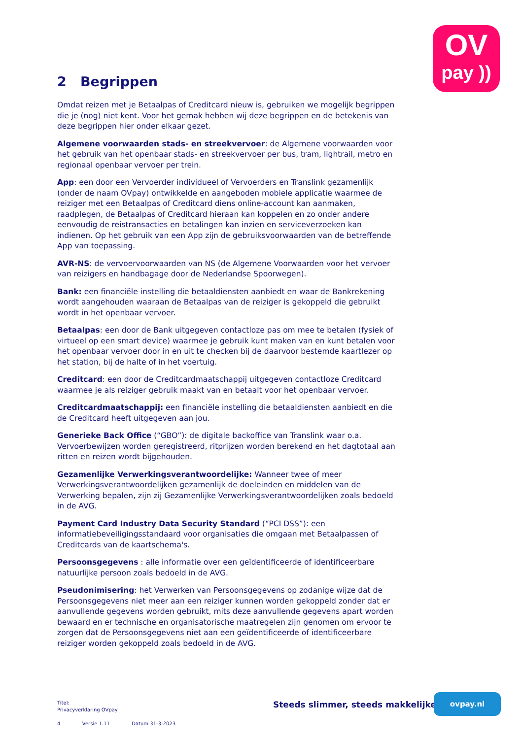OV
pay ))
2 Begrippen
Omdat reizen met je Betaalpas of Creditcard nieuw is, gebruiken we mogelijk begrippen die je (nog) niet kent. Voor het gemak hebben wij deze begrippen en de betekenis van deze begrippen hier onder elkaar gezet.
Algemene voorwaarden stads- en streekvervoer: de Algemene voorwaarden voor het gebruik van het openbaar stads- en streekvervoer per bus, tram, lightrail, metro en regionaal openbaar vervoer per trein.
App: een door een Vervoerder individueel of Vervoerders en Translink gezamenlijk (onder de naam OVpay) ontwikkelde en aangeboden mobiele applicatie waarmee de reiziger met een Betaalpas of Creditcard diens online-account kan aanmaken, raadplegen, de Betaalpas of Creditcard hieraan kan koppelen en zo onder andere eenvoudig de reistransacties en betalingen kan inzien en serviceverzoeken kan indienen. Op het gebruik van een App zijn de gebruiksvoorwaarden van de betreffende App van toepassing.
AVR-NS: de vervoervoorwaarden van NS (de Algemene Voorwaarden voor het vervoer van reizigers en handbagage door de Nederlandse Spoorwegen).
Bank: een financiële instelling die betaaldiensten aanbiedt en waar de Bankrekening wordt aangehouden waaraan de Betaalpas van de reiziger is gekoppeld die gebruikt wordt in het openbaar vervoer.
Betaalpas: een door de Bank uitgegeven contactloze pas om mee te betalen (fysiek of virtueel op een smart device) waarmee je gebruik kunt maken van en kunt betalen voor het openbaar vervoer door in en uit te checken bij de daarvoor bestemde kaartlezer op het station, bij de halte of in het voertuig.
Creditcard: een door de Creditcardmaatschappij uitgegeven contactloze Creditcard waarmee je als reiziger gebruik maakt van en betaalt voor het openbaar vervoer.
Creditcardmaatschappij: een financiële instelling die betaaldiensten aanbiedt en die de Creditcard heeft uitgegeven aan jou.
Generieke Back Office (“GBO”): de digitale backoffice van Translink waar o.a. Vervoerbewijzen worden geregistreerd, ritprijzen worden berekend en het dagtotaal aan ritten en reizen wordt bijgehouden.
Gezamenlijke Verwerkingsverantwoordelijke: Wanneer twee of meer Verwerkingsverantwoordelijken gezamenlijk de doeleinden en middelen van de Verwerking bepalen, zijn zij Gezamenlijke Verwerkingsverantwoordelijken zoals bedoeld in de AVG.
Payment Card Industry Data Security Standard (“PCI DSS”): een informatiebeveiligingsstandaard voor organisaties die omgaan met Betaalpassen of Creditcards van de kaartschema's.
Persoonsgegevens : alle informatie over een geïdentificeerde of identificeerbare natuurlijke persoon zoals bedoeld in de AVG.
Pseudonimisering: het Verwerken van Persoonsgegevens op zodanige wijze dat de Persoonsgegevens niet meer aan een reiziger kunnen worden gekoppeld zonder dat er aanvullende gegevens worden gebruikt, mits deze aanvullende gegevens apart worden bewaard en er technische en organisatorische maatregelen zijn genomen om ervoor te zorgen dat de Persoonsgegevens niet aan een geïdentificeerde of identificeerbare reiziger worden gekoppeld zoals bedoeld in de AVG.
Titel:
Privacyverklaring OVpay
4 Versie 1.11 Datum 31-3-2023
Steeds slimmer, steeds makkelijker
ovpay.nl